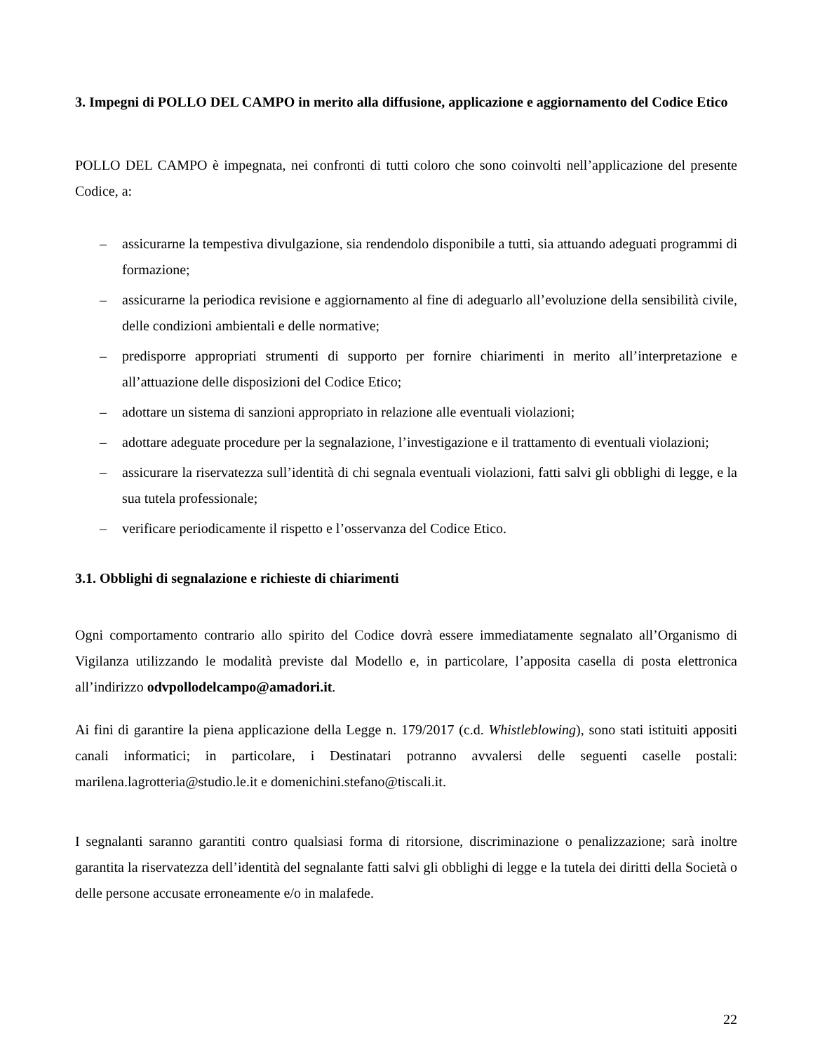3. Impegni di POLLO DEL CAMPO in merito alla diffusione, applicazione e aggiornamento del Codice Etico
POLLO DEL CAMPO è impegnata, nei confronti di tutti coloro che sono coinvolti nell’applicazione del presente Codice, a:
– assicurarne la tempestiva divulgazione, sia rendendolo disponibile a tutti, sia attuando adeguati programmi di formazione;
– assicurarne la periodica revisione e aggiornamento al fine di adeguarlo all’evoluzione della sensibilità civile, delle condizioni ambientali e delle normative;
– predisporre appropriati strumenti di supporto per fornire chiarimenti in merito all’interpretazione e all’attuazione delle disposizioni del Codice Etico;
– adottare un sistema di sanzioni appropriato in relazione alle eventuali violazioni;
– adottare adeguate procedure per la segnalazione, l’investigazione e il trattamento di eventuali violazioni;
– assicurare la riservatezza sull’identità di chi segnala eventuali violazioni, fatti salvi gli obblighi di legge, e la sua tutela professionale;
– verificare periodicamente il rispetto e l’osservanza del Codice Etico.
3.1. Obblighi di segnalazione e richieste di chiarimenti
Ogni comportamento contrario allo spirito del Codice dovrà essere immediatamente segnalato all’Organismo di Vigilanza utilizzando le modalità previste dal Modello e, in particolare, l’apposita casella di posta elettronica all’indirizzo odvpollodelcampo@amadori.it.
Ai fini di garantire la piena applicazione della Legge n. 179/2017 (c.d. Whistleblowing), sono stati istituiti appositi canali informatici; in particolare, i Destinatari potranno avvalersi delle seguenti caselle postali: marilena.lagrotteria@studio.le.it e domenichini.stefano@tiscali.it.
I segnalanti saranno garantiti contro qualsiasi forma di ritorsione, discriminazione o penalizzazione; sarà inoltre garantita la riservatezza dell’identità del segnalante fatti salvi gli obblighi di legge e la tutela dei diritti della Società o delle persone accusate erroneamente e/o in malafede.
22